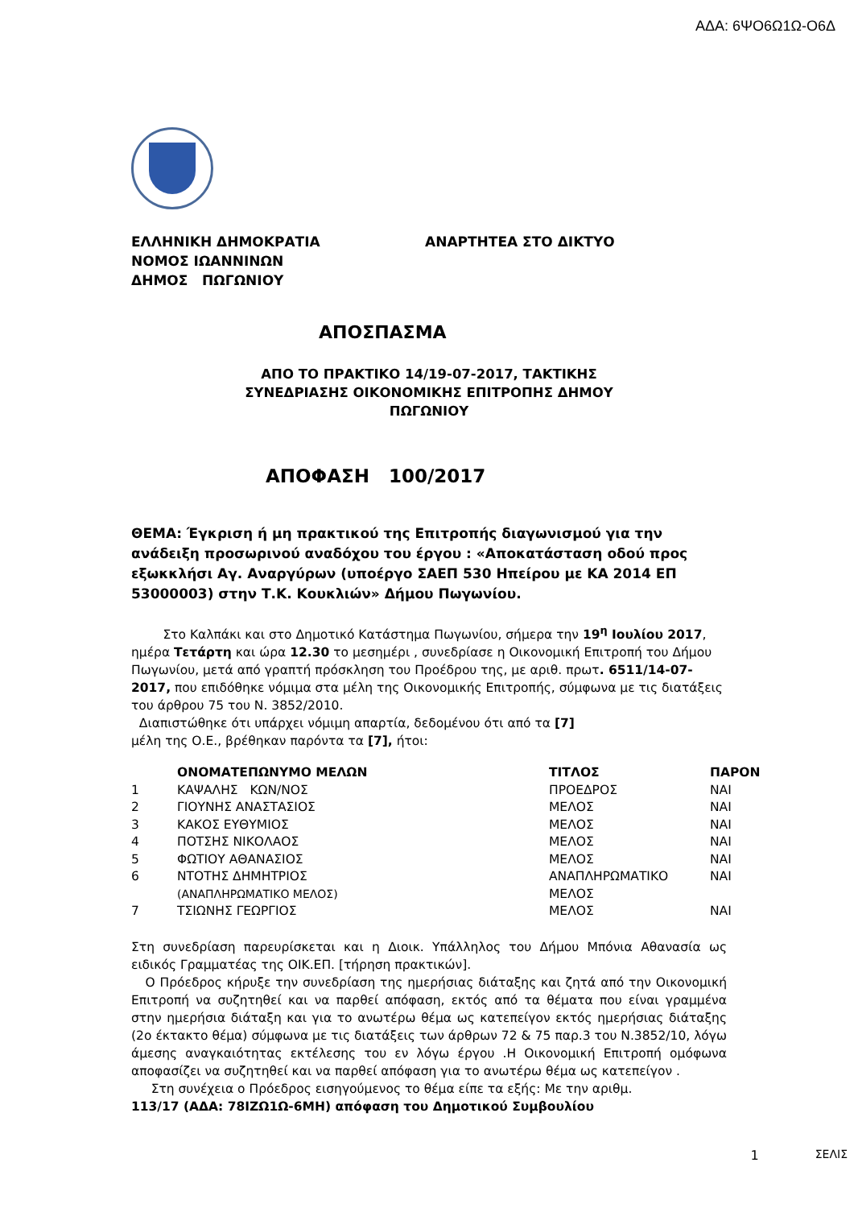ΑΔΑ: 6ΨΟ6Ω1Ω-Ο6Δ
ΕΛΛΗΝΙΚΗ ΔΗΜΟΚΡΑΤΙΑ
ΝΟΜΟΣ ΙΩΑΝΝΙΝΩΝ
ΔΗΜΟΣ ΠΩΓΩΝΙΟΥ
ΑΝΑΡΤΗΤΕΑ ΣΤΟ ΔΙΚΤΥΟ
ΑΠΟΣΠΑΣΜΑ
ΑΠΟ ΤΟ ΠΡΑΚΤΙΚΟ 14/19-07-2017, ΤΑΚΤΙΚΗΣ
ΣΥΝΕΔΡΙΑΣΗΣ ΟΙΚΟΝΟΜΙΚΗΣ ΕΠΙΤΡΟΠΗΣ ΔΗΜΟΥ
ΠΩΓΩΝΙΟΥ
ΑΠΟΦΑΣΗ 100/2017
ΘΕΜΑ: Έγκριση ή μη πρακτικού της Επιτροπής διαγωνισμού για την ανάδειξη προσωρινού αναδόχου του έργου : «Αποκατάσταση οδού προς εξωκκλήσι Αγ. Αναργύρων (υποέργο ΣΑΕΠ 530 Ηπείρου με ΚΑ 2014 ΕΠ 53000003) στην Τ.Κ. Κουκλιών» Δήμου Πωγωνίου.
Στο Καλπάκι και στο Δημοτικό Κατάστημα Πωγωνίου, σήμερα την 19<sup>η</sup> Ιουλίου 2017, ημέρα Τετάρτη και ώρα 12.30 το μεσημέρι , συνεδρίασε η Οικονομική Επιτροπή του Δήμου Πωγωνίου, μετά από γραπτή πρόσκληση του Προέδρου της, με αριθ. πρωτ. 6511/14-07-2017, που επιδόθηκε νόμιμα στα μέλη της Οικονομικής Επιτροπής, σύμφωνα με τις διατάξεις του άρθρου 75 του Ν. 3852/2010.
Διαπιστώθηκε ότι υπάρχει νόμιμη απαρτία, δεδομένου ότι από τα [7]
μέλη της Ο.Ε., βρέθηκαν παρόντα τα [7], ήτοι:
| | ΟΝΟΜΑΤΕΠΩΝΥΜΟ ΜΕΛΩΝ | ΤΙΤΛΟΣ | ΠΑΡΟΝ |
| --- | --- | --- | --- |
| 1 | ΚΑΨΑΛΗΣ ΚΩΝ/ΝΟΣ | ΠΡΟΕΔΡΟΣ | ΝΑΙ |
| 2 | ΓΙΟΥΝΗΣ ΑΝΑΣΤΑΣΙΟΣ | ΜΕΛΟΣ | ΝΑΙ |
| 3 | ΚΑΚΟΣ ΕΥΘΥΜΙΟΣ | ΜΕΛΟΣ | ΝΑΙ |
| 4 | ΠΟΤΣΗΣ ΝΙΚΟΛΑΟΣ | ΜΕΛΟΣ | ΝΑΙ |
| 5 | ΦΩΤΙΟΥ ΑΘΑΝΑΣΙΟΣ | ΜΕΛΟΣ | ΝΑΙ |
| 6 | ΝΤΟΤΗΣ ΔΗΜΗΤΡΙΟΣ (ΑΝΑΠΛΗΡΩΜΑΤΙΚΟ ΜΕΛΟΣ) | ΑΝΑΠΛΗΡΩΜΑΤΙΚΟ ΜΕΛΟΣ | ΝΑΙ |
| 7 | ΤΣΙΩΝΗΣ ΓΕΩΡΓΙΟΣ | ΜΕΛΟΣ | ΝΑΙ |
Στη συνεδρίαση παρευρίσκεται και η Διοικ. Υπάλληλος του Δήμου Μπόνια Αθανασία ως ειδικός Γραμματέας της ΟΙΚ.ΕΠ. [τήρηση πρακτικών].
Ο Πρόεδρος κήρυξε την συνεδρίαση της ημερήσιας διάταξης και ζητά από την Οικονομική Επιτροπή να συζητηθεί και να παρθεί απόφαση, εκτός από τα θέματα που είναι γραμμένα στην ημερήσια διάταξη και για το ανωτέρω θέμα ως κατεπείγον εκτός ημερήσιας διάταξης (2ο έκτακτο θέμα) σύμφωνα με τις διατάξεις των άρθρων 72 & 75 παρ.3 του Ν.3852/10, λόγω άμεσης αναγκαιότητας εκτέλεσης του εν λόγω έργου .Η Οικονομική Επιτροπή ομόφωνα αποφασίζει να συζητηθεί και να παρθεί απόφαση για το ανωτέρω θέμα ως κατεπείγον .
Στη συνέχεια ο Πρόεδρος εισηγούμενος το θέμα είπε τα εξής: Με την αριθμ.
113/17 (ΑΔΑ: 78ΙΖΩ1Ω-6ΜΗ) απόφαση του Δημοτικού Συμβουλίου
1 ΣΕΛΙΣ